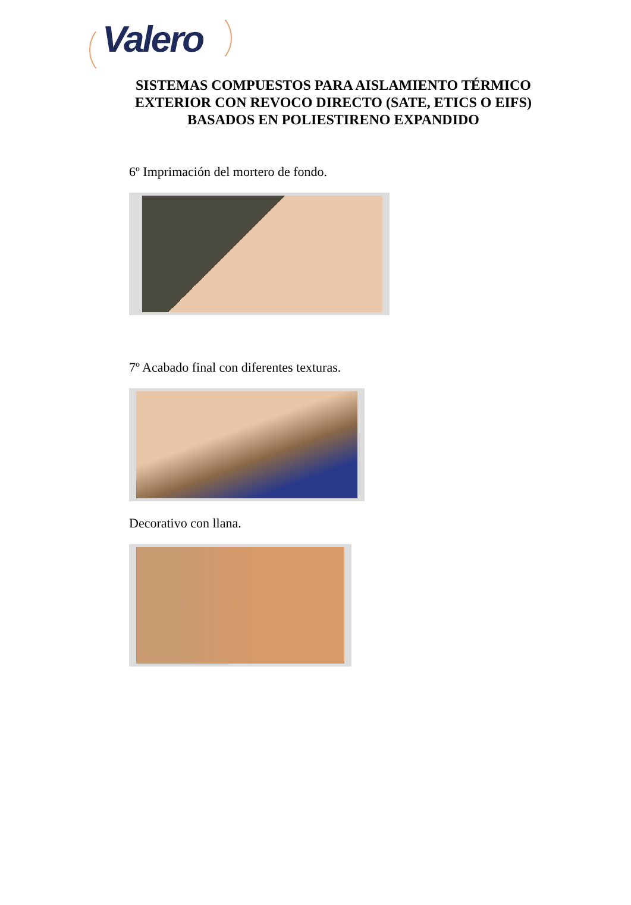Valero
SISTEMAS COMPUESTOS PARA AISLAMIENTO TÉRMICO
EXTERIOR CON REVOCO DIRECTO (SATE, ETICS O EIFS)
BASADOS EN POLIESTIRENO EXPANDIDO
6º Imprimación del mortero de fondo.
7º Acabado final con diferentes texturas.
Decorativo con llana.